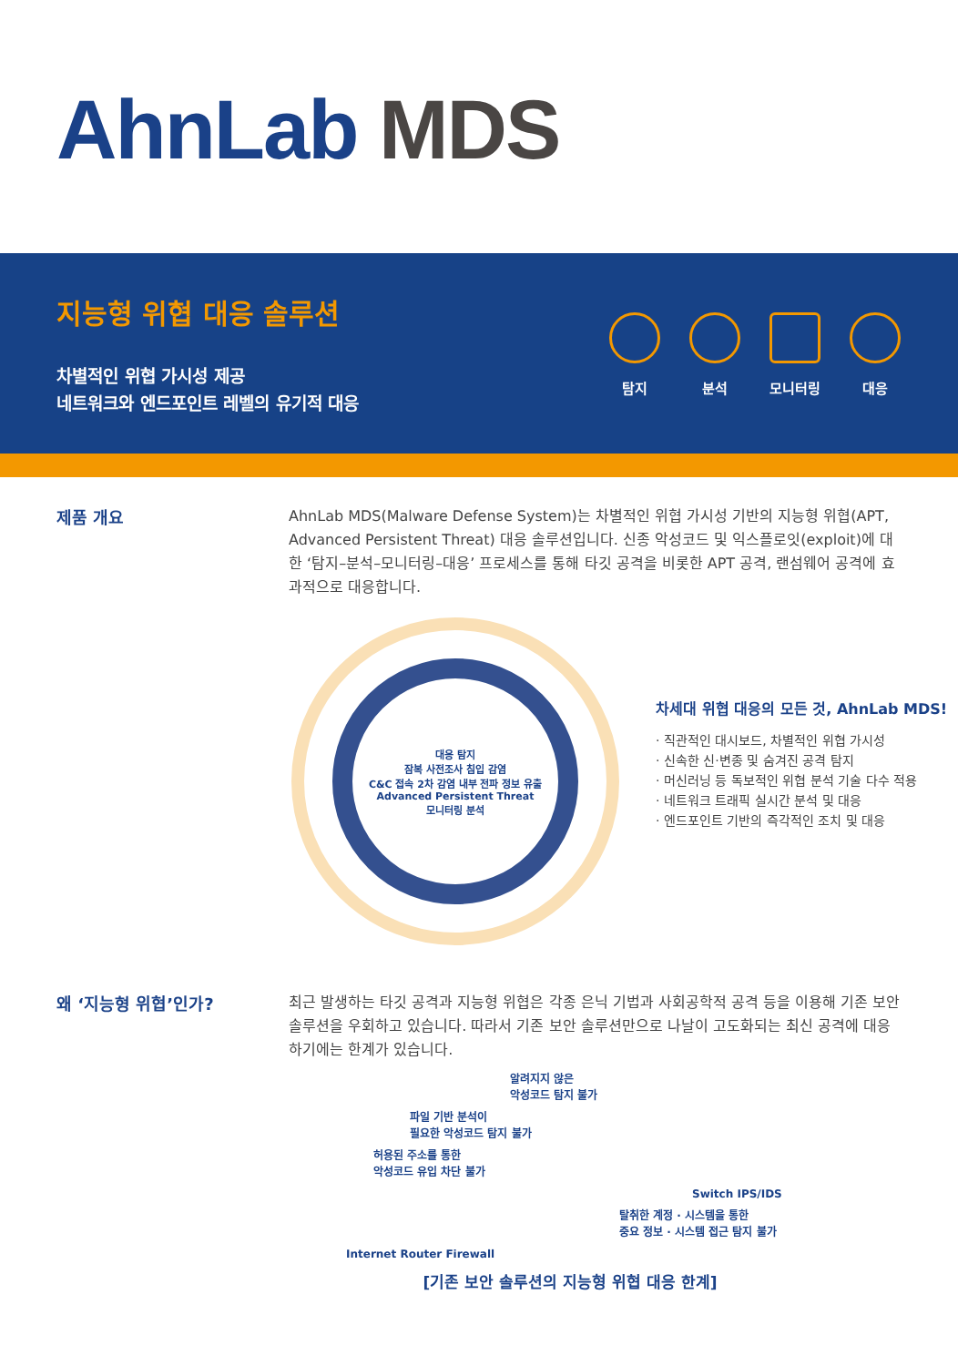AhnLab MDS
지능형 위협 대응 솔루션
차별적인 위협 가시성 제공
네트워크와 엔드포인트 레벨의 유기적 대응
탐지 분석 모니터링
대응
제품 개요
AhnLab MDS(Malware Defense System)는 차별적인 위협 가시성 기반의 지능형 위협(APT, Advanced Persistent Threat) 대응 솔루션입니다. 신종 악성코드 및 익스플로잇(exploit)에 대한 ‘탐지–분석–모니터링–대응’ 프로세스를 통해 타깃 공격을 비롯한 APT 공격, 랜섬웨어 공격에 효과적으로 대응합니다.
대응 탐지
잠복 사전조사 침입 감염
C&C 접속 2차 감염 내부 전파 정보 유출
Advanced Persistent Threat
모니터링 분석
차세대 위협 대응의 모든 것, AhnLab MDS!
· 직관적인 대시보드, 차별적인 위협 가시성
· 신속한 신·변종 및 숨겨진 공격 탐지
· 머신러닝 등 독보적인 위협 분석 기술 다수 적용
· 네트워크 트래픽 실시간 분석 및 대응
· 엔드포인트 기반의 즉각적인 조치 및 대응
왜 ‘지능형 위협’인가?
최근 발생하는 타깃 공격과 지능형 위협은 각종 은닉 기법과 사회공학적 공격 등을 이용해 기존 보안 솔루션을 우회하고 있습니다. 따라서 기존 보안 솔루션만으로 나날이 고도화되는 최신 공격에 대응하기에는 한계가 있습니다.
알려지지 않은
악성코드 탐지 불가
파일 기반 분석이
필요한 악성코드 탐지 불가
허용된 주소를 통한
악성코드 유입 차단 불가
Switch IPS/IDS
탈취한 계정 · 시스템을 통한
중요 정보 · 시스템 접근 탐지 불가
Internet Router Firewall
[기존 보안 솔루션의 지능형 위협 대응 한계]